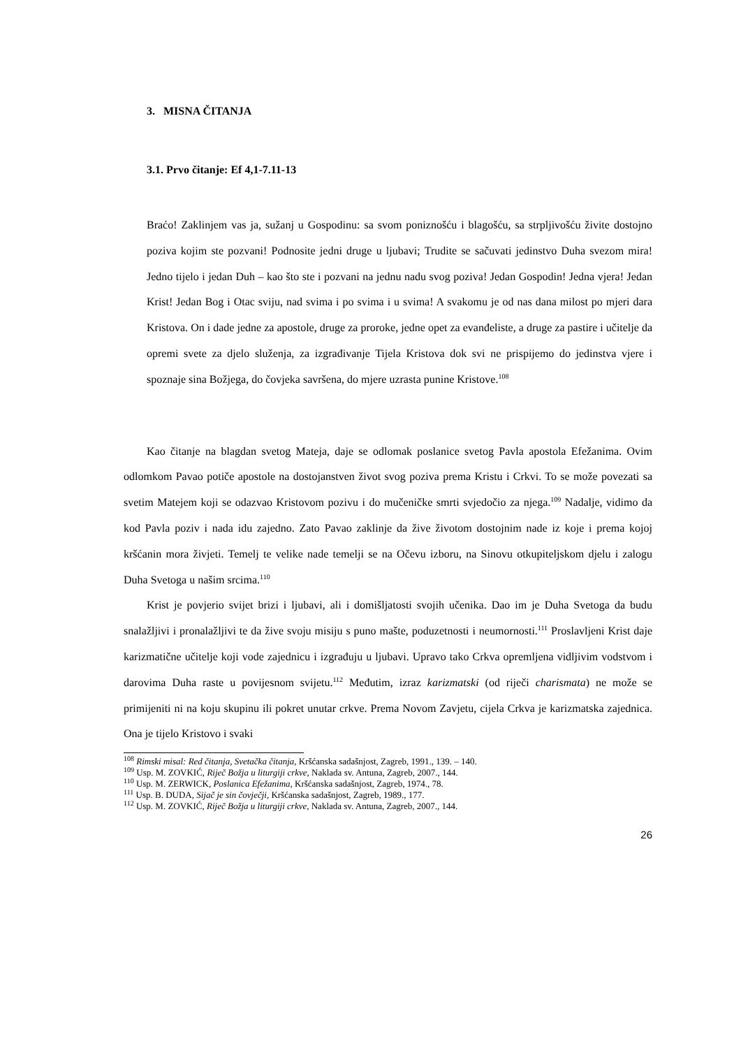3. MISNA ČITANJA
3.1. Prvo čitanje: Ef 4,1-7.11-13
Braćo! Zaklinjem vas ja, sužanj u Gospodinu: sa svom poniznošću i blagošću, sa strpljivošću živite dostojno poziva kojim ste pozvani! Podnosite jedni druge u ljubavi; Trudite se sačuvati jedinstvo Duha svezom mira! Jedno tijelo i jedan Duh – kao što ste i pozvani na jednu nadu svog poziva! Jedan Gospodin! Jedna vjera! Jedan Krist! Jedan Bog i Otac sviju, nad svima i po svima i u svima! A svakomu je od nas dana milost po mjeri dara Kristova. On i dade jedne za apostole, druge za proroke, jedne opet za evanđeliste, a druge za pastire i učitelje da opremi svete za djelo služenja, za izgrađivanje Tijela Kristova dok svi ne prispijemo do jedinstva vjere i spoznaje sina Božjega, do čovjeka savršena, do mjere uzrasta punine Kristove.<sup>108</sup>
Kao čitanje na blagdan svetog Mateja, daje se odlomak poslanice svetog Pavla apostola Efežanima. Ovim odlomkom Pavao potiče apostole na dostojanstven život svog poziva prema Kristu i Crkvi. To se može povezati sa svetim Matejem koji se odazvao Kristovom pozivu i do mučeničke smrti svjedočio za njega.<sup>109</sup> Nadalje, vidimo da kod Pavla poziv i nada idu zajedno. Zato Pavao zaklinje da žive životom dostojnim nade iz koje i prema kojoj kršćanin mora živjeti. Temelj te velike nade temelji se na Očevu izboru, na Sinovu otkupiteljskom djelu i zalogu Duha Svetoga u našim srcima.<sup>110</sup>
Krist je povjerio svijet brizi i ljubavi, ali i domišljatosti svojih učenika. Dao im je Duha Svetoga da budu snalažljivi i pronalažljivi te da žive svoju misiju s puno mašte, poduzetnosti i neumornosti.<sup>111</sup> Proslavljeni Krist daje karizmatične učitelje koji vode zajednicu i izgrađuju u ljubavi. Upravo tako Crkva opremljena vidljivim vodstvom i darovima Duha raste u povijesnom svijetu.<sup>112</sup> Međutim, izraz karizmatski (od riječi charismata) ne može se primijeniti ni na koju skupinu ili pokret unutar crkve. Prema Novom Zavjetu, cijela Crkva je karizmatska zajednica. Ona je tijelo Kristovo i svaki
<sup>108</sup> Rimski misal: Red čitanja, Svetačka čitanja, Kršćanska sadašnjost, Zagreb, 1991., 139. – 140.
<sup>109</sup> Usp. M. ZOVKIĆ, Riječ Božja u liturgiji crkve, Naklada sv. Antuna, Zagreb, 2007., 144.
<sup>110</sup> Usp. M. ZERWICK, Poslanica Efežanima, Kršćanska sadašnjost, Zagreb, 1974., 78.
<sup>111</sup> Usp. B. DUDA, Sijač je sin čovječji, Kršćanska sadašnjost, Zagreb, 1989., 177.
<sup>112</sup> Usp. M. ZOVKIĆ, Riječ Božja u liturgiji crkve, Naklada sv. Antuna, Zagreb, 2007., 144.
26